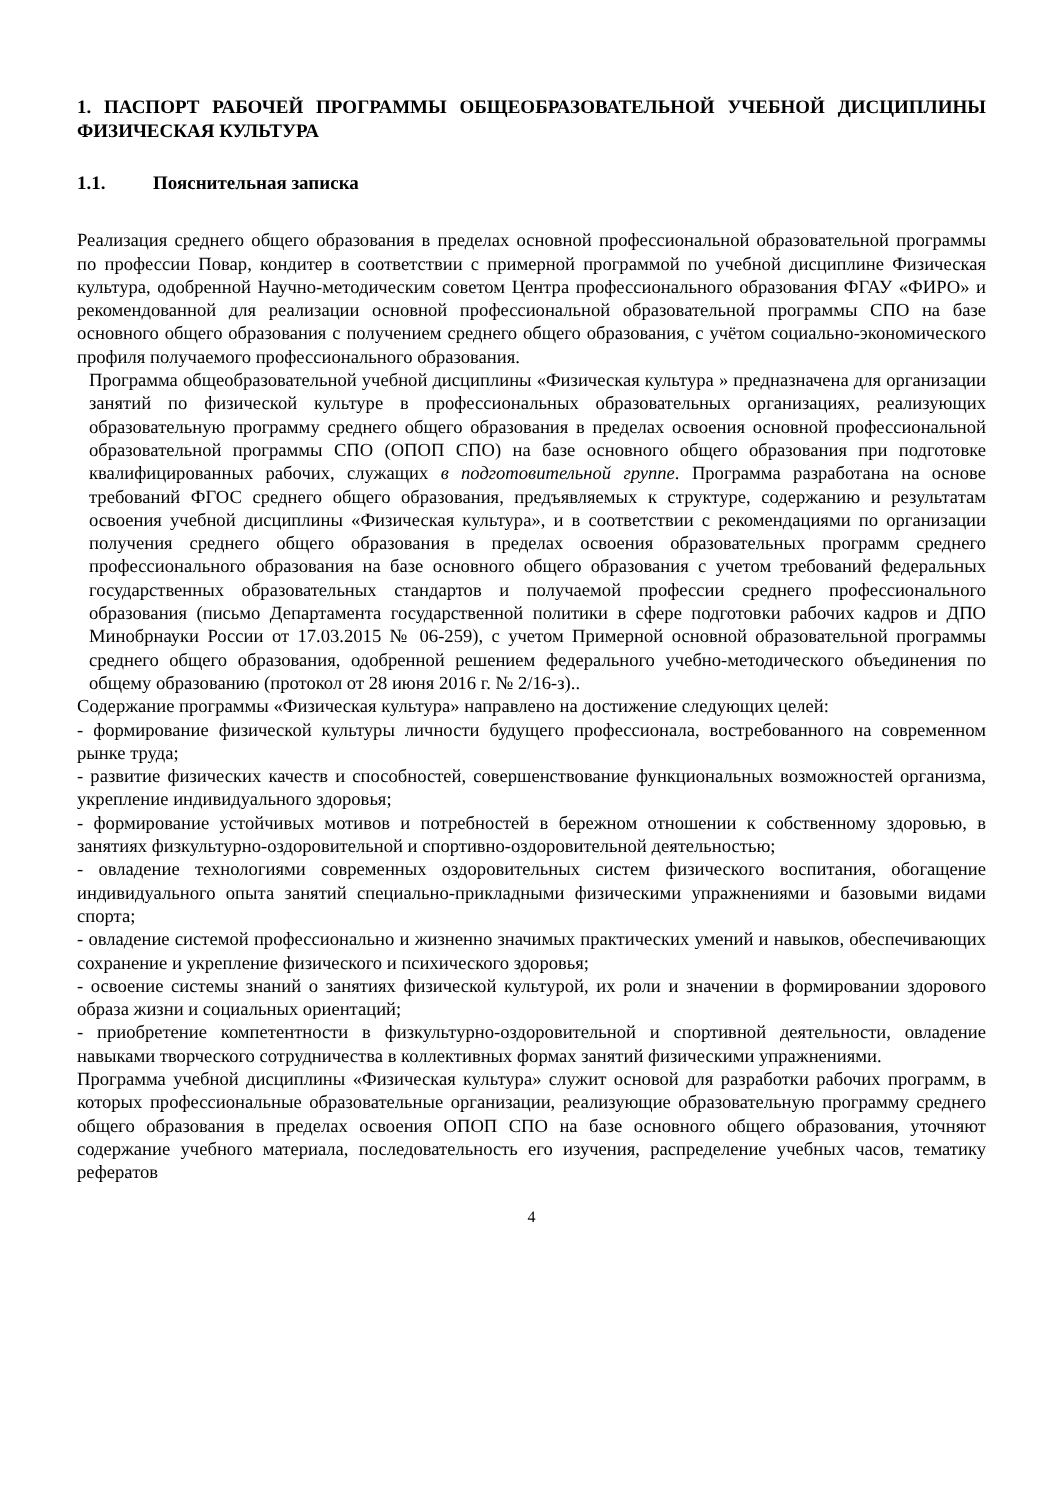1. ПАСПОРТ РАБОЧЕЙ ПРОГРАММЫ ОБЩЕОБРАЗОВАТЕЛЬНОЙ УЧЕБНОЙ ДИСЦИПЛИНЫ ФИЗИЧЕСКАЯ КУЛЬТУРА
1.1. Пояснительная записка
Реализация среднего общего образования в пределах основной профессиональной образовательной программы по профессии Повар, кондитер в соответствии с примерной программой по учебной дисциплине Физическая культура, одобренной Научно-методическим советом Центра профессионального образования ФГАУ «ФИРО» и рекомендованной для реализации основной профессиональной образовательной программы СПО на базе основного общего образования с получением среднего общего образования, с учётом социально-экономического профиля получаемого профессионального образования.
Программа общеобразовательной учебной дисциплины «Физическая культура » предназначена для организации занятий по физической культуре в профессиональных образовательных организациях, реализующих образовательную программу среднего общего образования в пределах освоения основной профессиональной образовательной программы СПО (ОПОП СПО) на базе основного общего образования при подготовке квалифицированных рабочих, служащих в подготовительной группе. Программа разработана на основе требований ФГОС среднего общего образования, предъявляемых к структуре, содержанию и результатам освоения учебной дисциплины «Физическая культура», и в соответствии с рекомендациями по организации получения среднего общего образования в пределах освоения образовательных программ среднего профессионального образования на базе основного общего образования с учетом требований федеральных государственных образовательных стандартов и получаемой профессии среднего профессионального образования (письмо Департамента государственной политики в сфере подготовки рабочих кадров и ДПО Минобрнауки России от 17.03.2015 № 06-259), с учетом Примерной основной образовательной программы среднего общего образования, одобренной решением федерального учебно-методического объединения по общему образованию (протокол от 28 июня 2016 г. № 2/16-з)..
Содержание программы «Физическая культура» направлено на достижение следующих целей:
- формирование физической культуры личности будущего профессионала, востребованного на современном рынке труда;
- развитие физических качеств и способностей, совершенствование функциональных возможностей организма, укрепление индивидуального здоровья;
- формирование устойчивых мотивов и потребностей в бережном отношении к собственному здоровью, в занятиях физкультурно-оздоровительной и спортивно-оздоровительной деятельностью;
- овладение технологиями современных оздоровительных систем физического воспитания, обогащение индивидуального опыта занятий специально-прикладными физическими упражнениями и базовыми видами спорта;
- овладение системой профессионально и жизненно значимых практических умений и навыков, обеспечивающих сохранение и укрепление физического и психического здоровья;
- освоение системы знаний о занятиях физической культурой, их роли и значении в формировании здорового образа жизни и социальных ориентаций;
- приобретение компетентности в физкультурно-оздоровительной и спортивной деятельности, овладение навыками творческого сотрудничества в коллективных формах занятий физическими упражнениями.
Программа учебной дисциплины «Физическая культура» служит основой для разработки рабочих программ, в которых профессиональные образовательные организации, реализующие образовательную программу среднего общего образования в пределах освоения ОПОП СПО на базе основного общего образования, уточняют содержание учебного материала, последовательность его изучения, распределение учебных часов, тематику рефератов
4